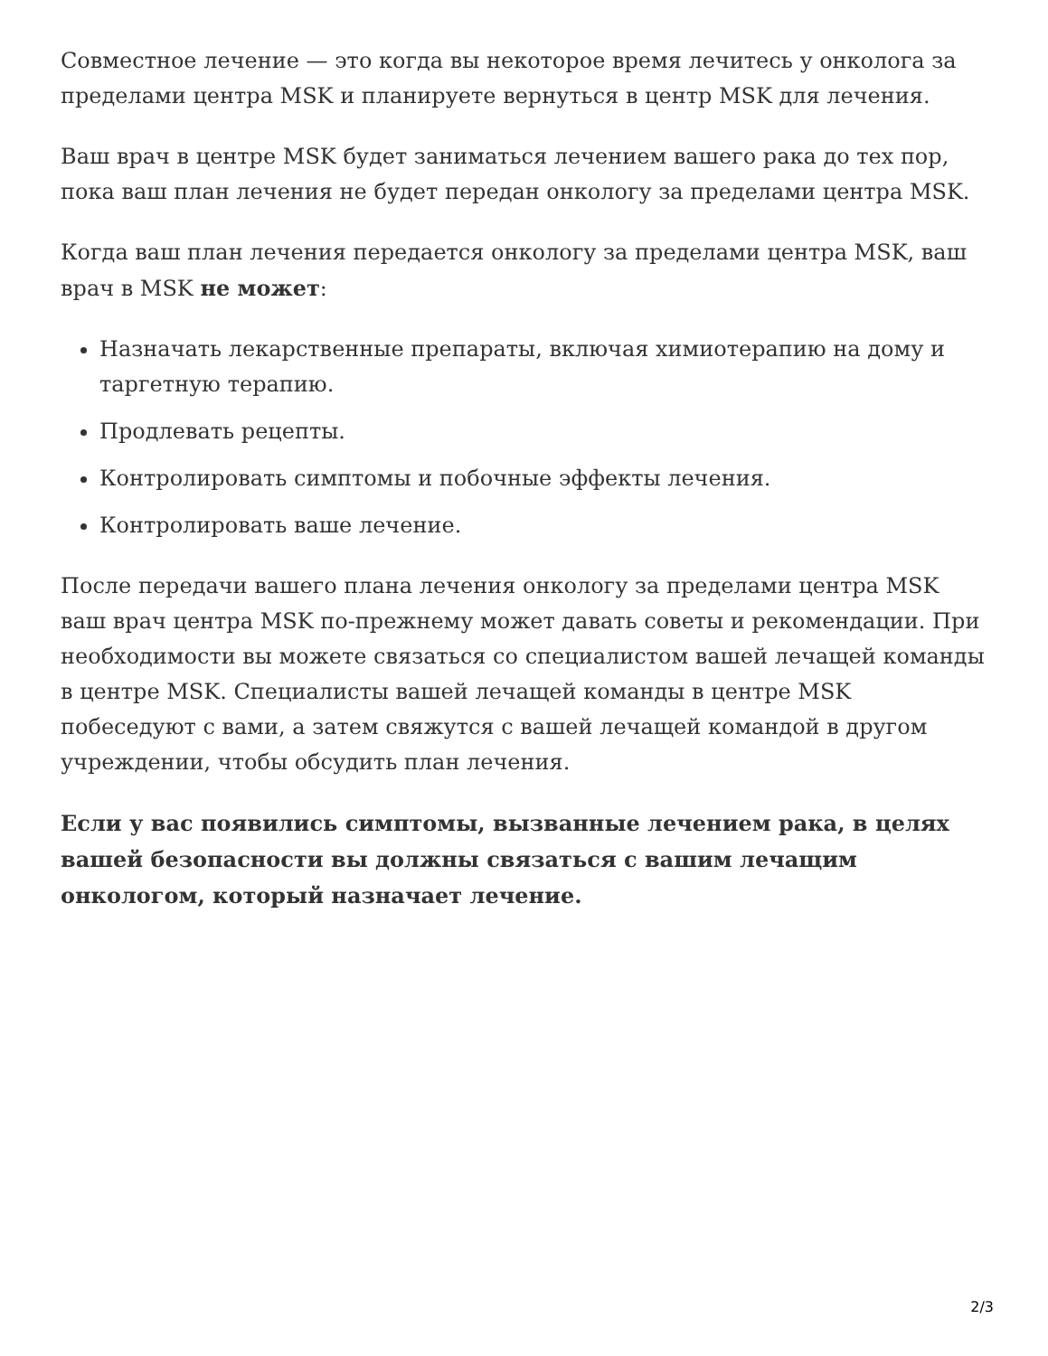Совместное лечение — это когда вы некоторое время лечитесь у онколога за пределами центра MSK и планируете вернуться в центр MSK для лечения.
Ваш врач в центре MSK будет заниматься лечением вашего рака до тех пор, пока ваш план лечения не будет передан онкологу за пределами центра MSK.
Когда ваш план лечения передается онкологу за пределами центра MSK, ваш врач в MSK не может:
Назначать лекарственные препараты, включая химиотерапию на дому и таргетную терапию.
Продлевать рецепты.
Контролировать симптомы и побочные эффекты лечения.
Контролировать ваше лечение.
После передачи вашего плана лечения онкологу за пределами центра MSK ваш врач центра MSK по-прежнему может давать советы и рекомендации. При необходимости вы можете связаться со специалистом вашей лечащей команды в центре MSK. Специалисты вашей лечащей команды в центре MSK побеседуют с вами, а затем свяжутся с вашей лечащей командой в другом учреждении, чтобы обсудить план лечения.
Если у вас появились симптомы, вызванные лечением рака, в целях вашей безопасности вы должны связаться с вашим лечащим онкологом, который назначает лечение.
2/3